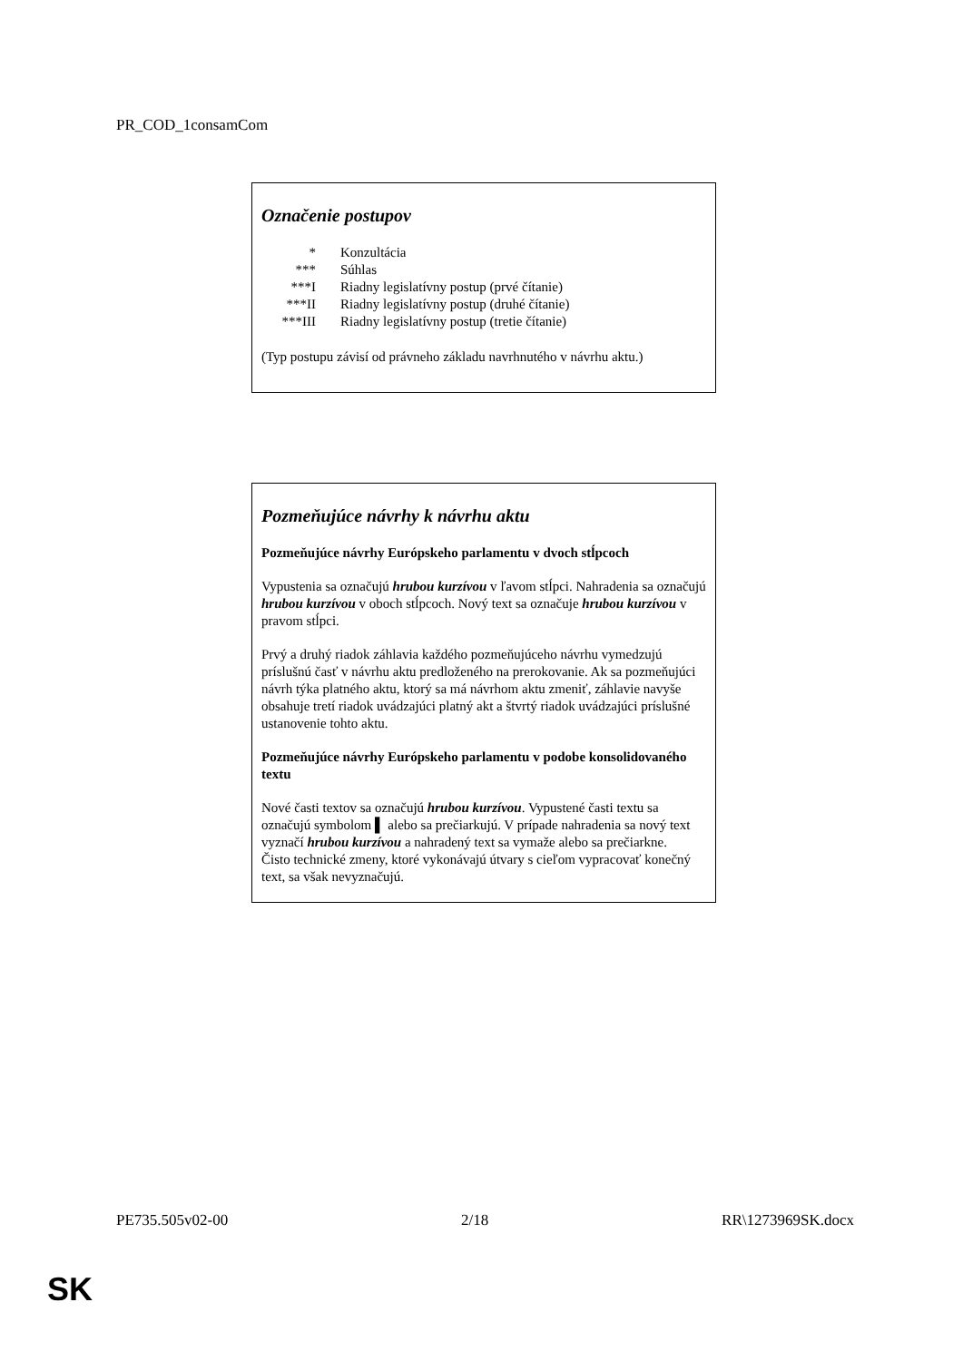PR_COD_1consamCom
Označenie postupov
| * | Konzultácia |
| *** | Súhlas |
| ***I | Riadny legislatívny postup (prvé čítanie) |
| ***II | Riadny legislatívny postup (druhé čítanie) |
| ***III | Riadny legislatívny postup (tretie čítanie) |
(Typ postupu závisí od právneho základu navrhnutého v návrhu aktu.)
Pozmeňujúce návrhy k návrhu aktu
Pozmeňujúce návrhy Európskeho parlamentu v dvoch stĺpcoch
Vypustenia sa označujú hrubou kurzívou v ľavom stĺpci. Nahradenia sa označujú hrubou kurzívou v oboch stĺpcoch. Nový text sa označuje hrubou kurzívou v pravom stĺpci.
Prvý a druhý riadok záhlavia každého pozmeňujúceho návrhu vymedzujú príslušnú časť v návrhu aktu predloženého na prerokovanie. Ak sa pozmeňujúci návrh týka platného aktu, ktorý sa má návrhom aktu zmeniť, záhlavie navyše obsahuje tretí riadok uvádzajúci platný akt a štvrtý riadok uvádzajúci príslušné ustanovenie tohto aktu.
Pozmeňujúce návrhy Európskeho parlamentu v podobe konsolidovaného textu
Nové časti textov sa označujú hrubou kurzívou. Vypustené časti textu sa označujú symbolom ▌ alebo sa prečiarkujú. V prípade nahradenia sa nový text vyznačí hrubou kurzívou a nahradený text sa vymaže alebo sa prečiarkne.
Čisto technické zmeny, ktoré vykonávajú útvary s cieľom vypracovať konečný text, sa však nevyznačujú.
PE735.505v02-00 2/18 RR\1273969SK.docx
SK